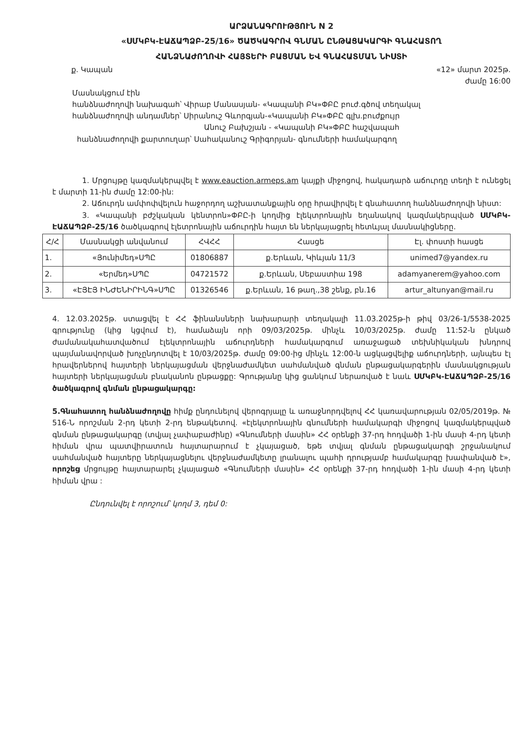ԱՐՁԱՆԱԳՐՈՒԹՅՈՒՆ N 2
«ՍՄԿԲԿ-ԷԱՃԱՊՁԲ-25/16» ԾԱԾԿԱԳՐՈՎ ԳՆՄԱՆ ԸՆԹԱՑԱԿԱՐԳԻ ԳՆԱՀԱՏՈՂ
ՀԱՆՁՆԱԺՈՂՈՎԻ ՀԱՅՏԵՐԻ ԲԱՑՄԱՆ ԵՎ ԳՆԱՀԱՏՄԱՆ ՆԻՍՏԻ
ք. Կապան «12» մարտ 2025թ.
ժամը 16:00
Մասնակցում էին
հանձնաժողովի նախագահ՝ Վիրաբ Մանասյան- «Կապանի ԲԿ»ՓԲԸ բուժ.գծով տեղակալ
հանձնաժողովի անդամներ՝ Սիրանուշ Գևորգյան-«Կապանի ԲԿ»ՓԲԸ գլխ.բուժքույր
Անուշ Բախշյան - «Կապանի ԲԿ»ՓԲԸ հաշվապահ
հանձնաժողովի քարտուղար՝ Սահականուշ Գրիգորյան- գնումների համակարգող
1. Մրցույթը կազմակերպվել է www.eauction.armeps.am կայքի միջոցով, հակադարձ աճուրդը տեղի է ունեցել է մարտի 11-ին ժամը 12:00-ին:
2. Աճուրդն ամփոփվելուն հաջորդող աշխատանքային օրը հրավիրվել է գնահատող հանձնաժողովի նիստ:
3. «Կապանի բժշկական կենտրոն»ՓԲԸ-ի կողմից էլեկտրոնային եղանակով կազմակերպված ՍՄԿԲԿ-ԷԱՃԱՊՁԲ-25/16 ծածկագրով էլետրոնային աճուրդին հայտ են ներկայացրել հետևյալ մասնակիցները.
| Հ/Հ | Մասնակցի անվանում | ՀՎՀՀ | Հասցե | Էլ. փոստի հասցե |
| 1. | «Յունիմեդ»ՍՊԸ | 01806887 | ք.Երևան, Կիևյան 11/3 | unimed7@yandex.ru |
| 2. | «Երմեդ»ՍՊԸ | 04721572 | ք.Երևան, Սեբաստիա 198 | adamyanerem@yahoo.com |
| 3. | «ԷՅԷՅ ԻՆԺԵՆԻՐԻՆԳ»ՍՊԸ | 01326546 | ք.Երևան, 16 թաղ.,38 շենք, բն.16 | artur_altunyan@mail.ru |
4. 12.03.2025թ. ստացվել է ՀՀ ֆինանսների նախարարի տեղակալի 11.03.2025թ-ի թիվ 03/26-1/5538-2025 գրությունը (կից կցվում է), համաձայն որի 09/03/2025թ. մինչև 10/03/2025թ. ժամը 11:52-ն ընկած ժամանակահատվածում էլեկտրոնային աճուրդների համակարգում առաջացած տեխնիկական խնդրով պայմանավորված խոչընդոտվել է 10/03/2025թ. ժամը 09:00-ից մինչև 12:00-ն ացկացվելիք աճուրդների, այնպես էլ հրավերներով հայտերի ներկայացման վերջնաժամկետ սահմանված գնման ընթացակարգերին մասնակցության հայտերի ներկայացման բնականոն ընթացքը: Գրությանը կից ցանկում ներառված է նաև ՍՄԿԲԿ-ԷԱՃԱՊՁԲ-25/16 ծածկագրով գնման ընթացակարգը:
5.Գնահատող հանձնաժողովը հիմք ընդունելով վերոգրյալը և առաջնորդվելով ՀՀ կառավարության 02/05/2019թ. № 516-Ն որոշման 2-րդ կետի 2-րդ ենթակետով. «էլեկտրոնային գնումների համակարգի միջոցով կազմակերպված գնման ընթացակարգը (տվյալ չափաբաժինը) «Գնումների մասին» ՀՀ օրենքի 37-րդ հոդվածի 1-ին մասի 4-րդ կետի հիման վրա պատվիրատուն հայտարարում է չկայացած, եթե տվյալ գնման ընթացակարգի շրջանակում սահմանված հայտերը ներկայացնելու վերջնաժամկետը լրանալու պահի դրությամբ համակարգը խափանված է», որոշեց մրցույթը հայտարարել չկայացած «Գնումների մասին» ՀՀ օրենքի 37-րդ հոդվածի 1-ին մասի 4-րդ կետի հիման վրա :
Ընդունվել է որոշում՝ կողմ 3, դեմ 0: